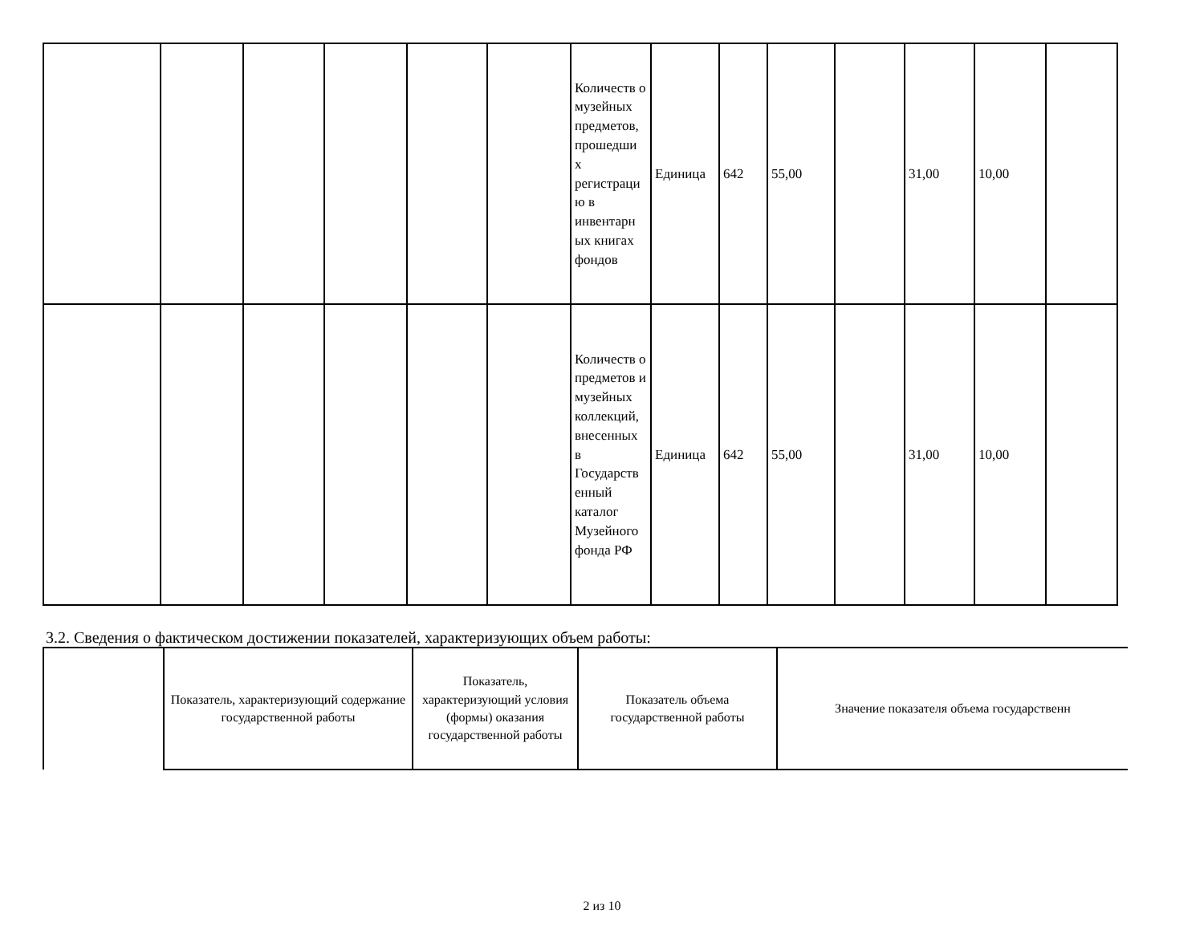| | | | | | | Количеств о музейных предметов, прошедши х регистраци ю в инвентарн ых книгах фондов | Единица | 642 | 55,00 | | 31,00 | 10,00 | |
| | | | | | | Количеств о предметов и музейных коллекций, внесенных в Государств енный каталог Музейного фонда РФ | Единица | 642 | 55,00 | | 31,00 | 10,00 | |
3.2. Сведения о фактическом достижении показателей, характеризующих объем работы:
| | Показатель, характеризующий содержание государственной работы | Показатель, характеризующий условия (формы) оказания государственной работы | Показатель объема государственной работы | Значение показателя объема государственн |
2 из 10